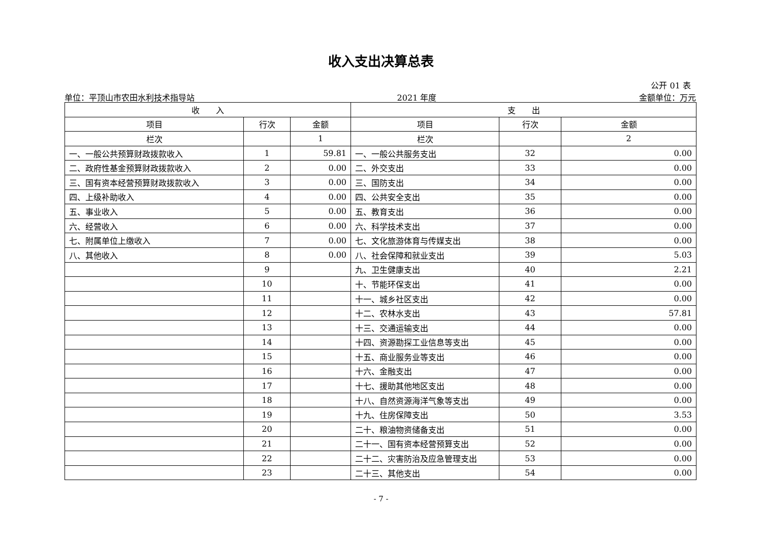收入支出决算总表
公开 01 表
单位：平顶山市农田水利技术指导站 2021 年度 金额单位：万元
| 收 入 | | | 支 出 | | |
| --- | --- | --- | --- | --- | --- |
| 项目 | 行次 | 金额 | 项目 | 行次 | 金额 |
| 栏次 | | 1 | 栏次 | | 2 |
| 一、一般公共预算财政拨款收入 | 1 | 59.81 | 一、一般公共服务支出 | 32 | 0.00 |
| 二、政府性基金预算财政拨款收入 | 2 | 0.00 | 二、外交支出 | 33 | 0.00 |
| 三、国有资本经营预算财政拨款收入 | 3 | 0.00 | 三、国防支出 | 34 | 0.00 |
| 四、上级补助收入 | 4 | 0.00 | 四、公共安全支出 | 35 | 0.00 |
| 五、事业收入 | 5 | 0.00 | 五、教育支出 | 36 | 0.00 |
| 六、经营收入 | 6 | 0.00 | 六、科学技术支出 | 37 | 0.00 |
| 七、附属单位上缴收入 | 7 | 0.00 | 七、文化旅游体育与传媒支出 | 38 | 0.00 |
| 八、其他收入 | 8 | 0.00 | 八、社会保障和就业支出 | 39 | 5.03 |
| | 9 | | 九、卫生健康支出 | 40 | 2.21 |
| | 10 | | 十、节能环保支出 | 41 | 0.00 |
| | 11 | | 十一、城乡社区支出 | 42 | 0.00 |
| | 12 | | 十二、农林水支出 | 43 | 57.81 |
| | 13 | | 十三、交通运输支出 | 44 | 0.00 |
| | 14 | | 十四、资源勘探工业信息等支出 | 45 | 0.00 |
| | 15 | | 十五、商业服务业等支出 | 46 | 0.00 |
| | 16 | | 十六、金融支出 | 47 | 0.00 |
| | 17 | | 十七、援助其他地区支出 | 48 | 0.00 |
| | 18 | | 十八、自然资源海洋气象等支出 | 49 | 0.00 |
| | 19 | | 十九、住房保障支出 | 50 | 3.53 |
| | 20 | | 二十、粮油物资储备支出 | 51 | 0.00 |
| | 21 | | 二十一、国有资本经营预算支出 | 52 | 0.00 |
| | 22 | | 二十二、灾害防治及应急管理支出 | 53 | 0.00 |
| | 23 | | 二十三、其他支出 | 54 | 0.00 |
- 7 -